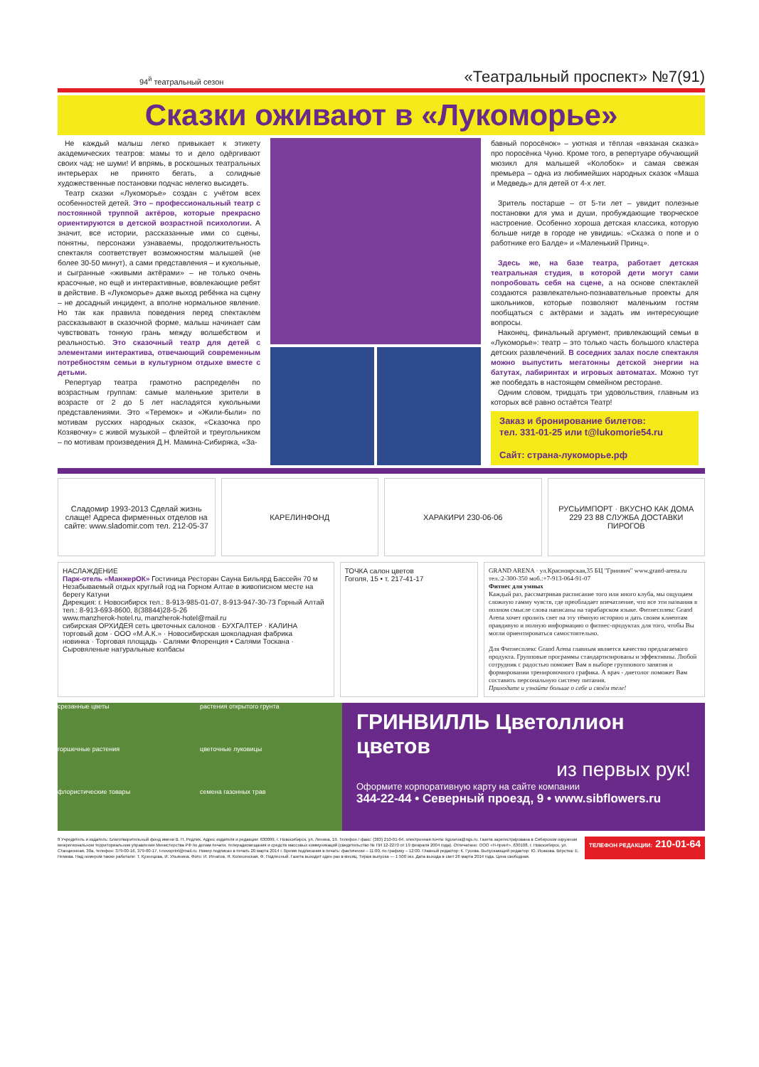94<sup>й</sup> театральный сезон «Театральный проспект» №7(91)
Сказки оживают в «Лукоморье»
Не каждый малыш легко привыкает к этикету академических театров: мамы то и дело одёргивают своих чад: не шуми! И впрямь, в роскошных театральных интерьерах не принято бегать, а солидные художественные постановки подчас нелегко высидеть.
Театр сказки «Лукоморье» создан с учётом всех особенностей детей. Это – профессиональный театр с постоянной труппой актёров, которые прекрасно ориентируются в детской возрастной психологии. А значит, все истории, рассказанные ими со сцены, понятны, персонажи узнаваемы, продолжительность спектакля соответствует возможностям малышей (не более 30-50 минут), а сами представления – и кукольные, и сыгранные «живыми актёрами» – не только очень красочные, но ещё и интерактивные, вовлекающие ребят в действие. В «Лукоморье» даже выход ребёнка на сцену – не досадный инцидент, а вполне нормальное явление. Но так как правила поведения перед спектаклем рассказывают в сказочной форме, малыш начинает сам чувствовать тонкую грань между волшебством и реальностью. Это сказочный театр для детей с элементами интерактива, отвечающий современным потребностям семьи в культурном отдыхе вместе с детьми.
Репертуар театра грамотно распределён по возрастным группам: самые маленькие зрители в возрасте от 2 до 5 лет насладятся кукольными представлениями. Это «Теремок» и «Жили-были» по мотивам русских народных сказок, «Сказочка про Козявочку» с живой музыкой – флейтой и треугольником – по мотивам произведения Д.Н. Мамина-Сибиряка, «За-
бавный поросёнок» – уютная и тёплая «вязаная сказка» про поросёнка Чуню. Кроме того, в репертуаре обучающий мюзикл для малышей «Колобок» и самая свежая премьера – одна из любимейших народных сказок «Маша и Медведь» для детей от 4-х лет.
Зритель постарше – от 5-ти лет – увидит полезные постановки для ума и души, пробуждающие творческое настроение. Особенно хороша детская классика, которую больше нигде в городе не увидишь: «Сказка о попе и о работнике его Балде» и «Маленький Принц».
Здесь же, на базе театра, работает детская театральная студия, в которой дети могут сами попробовать себя на сцене, а на основе спектаклей создаются развлекательно-познавательные проекты для школьников, которые позволяют маленьким гостям пообщаться с актёрами и задать им интересующие вопросы.
Наконец, финальный аргумент, привлекающий семьи в «Лукоморье»: театр – это только часть большого кластера детских развлечений. В соседних залах после спектакля можно выпустить мегатонны детской энергии на батутах, лабиринтах и игровых автоматах. Можно тут же пообедать в настоящем семейном ресторане.
Одним словом, тридцать три удовольствия, главным из которых всё равно остаётся Театр!
Заказ и бронирование билетов:
тел. 331-01-25 или t@lukomorie54.ru
Сайт: страна-лукоморье.рф
Сладомир 1993-2013 Сделай жизнь слаще! Адреса фирменных отделов на сайте: www.sladomir.com тел. 212-05-37
КАРЕЛИНФОНД
ХАРАКИРИ 230-06-06
РУСЬИМПОРТ · ВКУСНО КАК ДОМА 229 23 88 СЛУЖБА ДОСТАВКИ ПИРОГОВ
НАСЛАЖДЕНИЕ
Парк-отель «МанжерОК» Гостиница Ресторан Сауна Бильярд Бассейн 70 м
Незабываемый отдых круглый год на Горном Алтае в живописном месте на берегу Катуни
Дирекция: г. Новосибирск тел.: 8-913-985-01-07, 8-913-947-30-73 Горный Алтай тел.: 8-913-693-8600, 8(38844)28-5-26
www.manzherok-hotel.ru, manzherok-hotel@mail.ru
сибирская ОРХИДЕЯ сеть цветочных салонов · БУХГАЛТЕР · КАЛИНА торговый дом · ООО «М.А.К.» · Новосибирская шоколадная фабрика
новинка · Торговая площадь · Салями Флоренция • Салями Тоскана · Сыровяленые натуральные колбасы
ТОЧКА салон цветов
Гоголя, 15 • т. 217-41-17
GRAND ARENA · ул.Красноярская,35 БЦ "Гринвич" www.grand-arena.ru тел.:2-300-350 моб.:+7-913-064-91-07
Фитнес для умных
Каждый раз, рассматривая расписание того или иного клуба, мы ощущаем сложную гамму чувств, где преобладает впечатление, что все эти названия в полном смысле слова написаны на тарабарском языке. Фитнесплекс Grand Arena хочет пролить свет на эту тёмную историю и дать своим клиентам правдивую и полную информацию о фитнес-продуктах для того, чтобы Вы могли ориентироваться самостоятельно.
Для Фитнесплекс Grand Arena главным является качество предлагаемого продукта. Групповые программы стандартизированы и эффективны. Любой сотрудник с радостью поможет Вам в выборе группового занятия и формировании тренировочного графика. А врач - диетолог поможет Вам составить персональную систему питания.
Приходите и узнайте больше о себе и своём теле!
срезанные цветы растения открытого грунта горшечные растения цветочные луковицы флористические товары семена газонных трав
ГРИНВИЛЛЬ Цветоллион цветов
из первых рук!
Оформите корпоративную карту на сайте компании
344-22-44 • Северный проезд, 9 • www.sibflowers.ru
8 Учредитель и издатель: Благотворительный фонд имени В. П. Редлих. Адрес издателя и редакции: 630099, г. Новосибирск, ул. Ленина, 19. Телефон / факс: (383) 210-01-64, электронная почта: kguseva@ngs.ru. Газета зарегистрирована в Сибирском окружном межрегиональном территориальном управлении Министерства РФ по делам печати, телерадиовещания и средств массовых коммуникаций (свидетельство № ПИ 12-2270 от 19 февраля 2004 года). Отпечатано: ООО «Н-принт», 630108, г. Новосибирск, ул. Станционная, 30а, телефон: 379-00-16, 379-00-17, t-novoprint@mail.ru. Номер подписан в печать 20 марта 2014 г. Время подписания в печать: фактически – 11:00, по графику – 12:00. Главный редактор: К. Гусева. Выпускающий редактор: Ю. Исакова. Вёрстка: Е. Немова. Над номером также работали: Т. Кузнецова, И. Ульянина. Фото: И. Игнатов, Я. Колесинская, Ф. Подлесный. Газета выходит один раз в месяц. Тираж выпуска — 1 500 экз. Дата выхода в свет 26 марта 2014 года. Цена свободная.
ТЕЛЕФОН РЕДАКЦИИ: 210-01-64